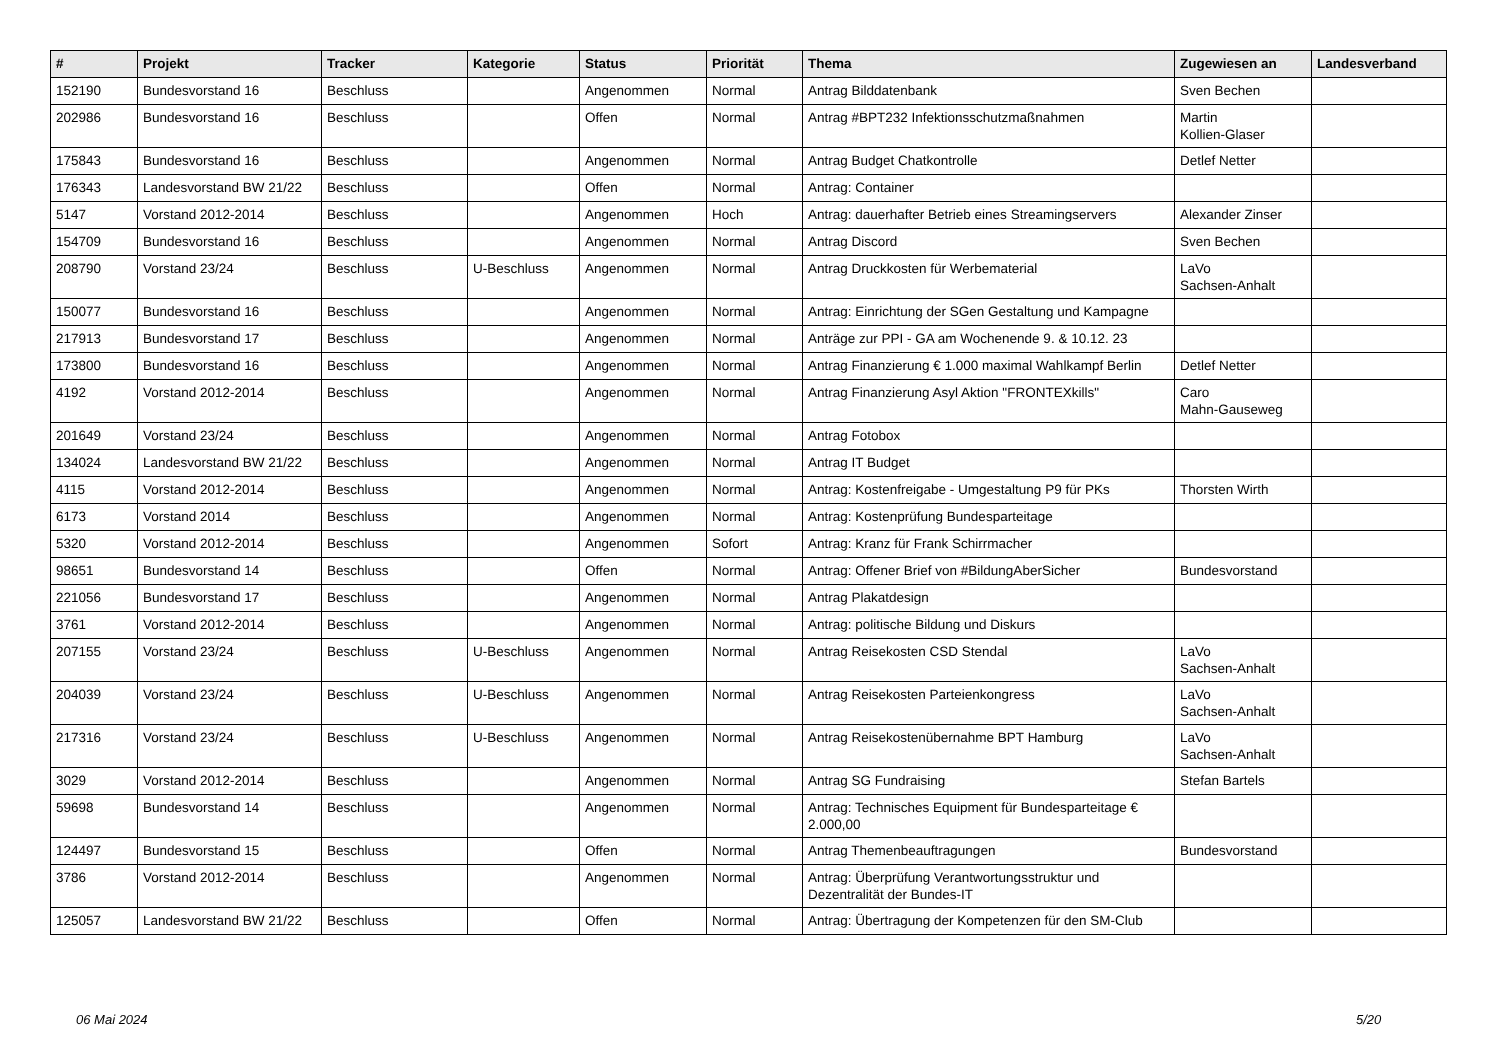| # | Projekt | Tracker | Kategorie | Status | Priorität | Thema | Zugewiesen an | Landesverband |
| --- | --- | --- | --- | --- | --- | --- | --- | --- |
| 152190 | Bundesvorstand 16 | Beschluss | | Angenommen | Normal | Antrag Bilddatenbank | Sven Bechen | |
| 202986 | Bundesvorstand 16 | Beschluss | | Offen | Normal | Antrag #BPT232 Infektionsschutzmaßnahmen | Martin Kollien-Glaser | |
| 175843 | Bundesvorstand 16 | Beschluss | | Angenommen | Normal | Antrag Budget Chatkontrolle | Detlef Netter | |
| 176343 | Landesvorstand BW 21/22 | Beschluss | | Offen | Normal | Antrag: Container | | |
| 5147 | Vorstand 2012-2014 | Beschluss | | Angenommen | Hoch | Antrag: dauerhafter Betrieb eines Streamingservers | Alexander Zinser | |
| 154709 | Bundesvorstand 16 | Beschluss | | Angenommen | Normal | Antrag Discord | Sven Bechen | |
| 208790 | Vorstand 23/24 | Beschluss | U-Beschluss | Angenommen | Normal | Antrag Druckkosten für Werbematerial | LaVo Sachsen-Anhalt | |
| 150077 | Bundesvorstand 16 | Beschluss | | Angenommen | Normal | Antrag: Einrichtung der SGen Gestaltung und Kampagne | | |
| 217913 | Bundesvorstand 17 | Beschluss | | Angenommen | Normal | Anträge zur PPI - GA am Wochenende 9. & 10.12. 23 | | |
| 173800 | Bundesvorstand 16 | Beschluss | | Angenommen | Normal | Antrag Finanzierung € 1.000 maximal Wahlkampf Berlin | Detlef Netter | |
| 4192 | Vorstand 2012-2014 | Beschluss | | Angenommen | Normal | Antrag Finanzierung Asyl Aktion "FRONTEXkills" | Caro Mahn-Gauseweg | |
| 201649 | Vorstand 23/24 | Beschluss | | Angenommen | Normal | Antrag Fotobox | | |
| 134024 | Landesvorstand BW 21/22 | Beschluss | | Angenommen | Normal | Antrag IT Budget | | |
| 4115 | Vorstand 2012-2014 | Beschluss | | Angenommen | Normal | Antrag: Kostenfreigabe - Umgestaltung P9 für PKs | Thorsten Wirth | |
| 6173 | Vorstand 2014 | Beschluss | | Angenommen | Normal | Antrag: Kostenprüfung Bundesparteitage | | |
| 5320 | Vorstand 2012-2014 | Beschluss | | Angenommen | Sofort | Antrag: Kranz für Frank Schirrmacher | | |
| 98651 | Bundesvorstand 14 | Beschluss | | Offen | Normal | Antrag: Offener Brief von #BildungAberSicher | Bundesvorstand | |
| 221056 | Bundesvorstand 17 | Beschluss | | Angenommen | Normal | Antrag Plakatdesign | | |
| 3761 | Vorstand 2012-2014 | Beschluss | | Angenommen | Normal | Antrag: politische Bildung und Diskurs | | |
| 207155 | Vorstand 23/24 | Beschluss | U-Beschluss | Angenommen | Normal | Antrag Reisekosten CSD Stendal | LaVo Sachsen-Anhalt | |
| 204039 | Vorstand 23/24 | Beschluss | U-Beschluss | Angenommen | Normal | Antrag Reisekosten Parteienkongress | LaVo Sachsen-Anhalt | |
| 217316 | Vorstand 23/24 | Beschluss | U-Beschluss | Angenommen | Normal | Antrag Reisekostenübernahme BPT Hamburg | LaVo Sachsen-Anhalt | |
| 3029 | Vorstand 2012-2014 | Beschluss | | Angenommen | Normal | Antrag SG Fundraising | Stefan Bartels | |
| 59698 | Bundesvorstand 14 | Beschluss | | Angenommen | Normal | Antrag: Technisches Equipment für Bundesparteitage € 2.000,00 | | |
| 124497 | Bundesvorstand 15 | Beschluss | | Offen | Normal | Antrag Themenbeauftragungen | Bundesvorstand | |
| 3786 | Vorstand 2012-2014 | Beschluss | | Angenommen | Normal | Antrag: Überprüfung Verantwortungsstruktur und Dezentralität der Bundes-IT | | |
| 125057 | Landesvorstand BW 21/22 | Beschluss | | Offen | Normal | Antrag: Übertragung der Kompetenzen für den SM-Club | | |
06 Mai 2024 5/20